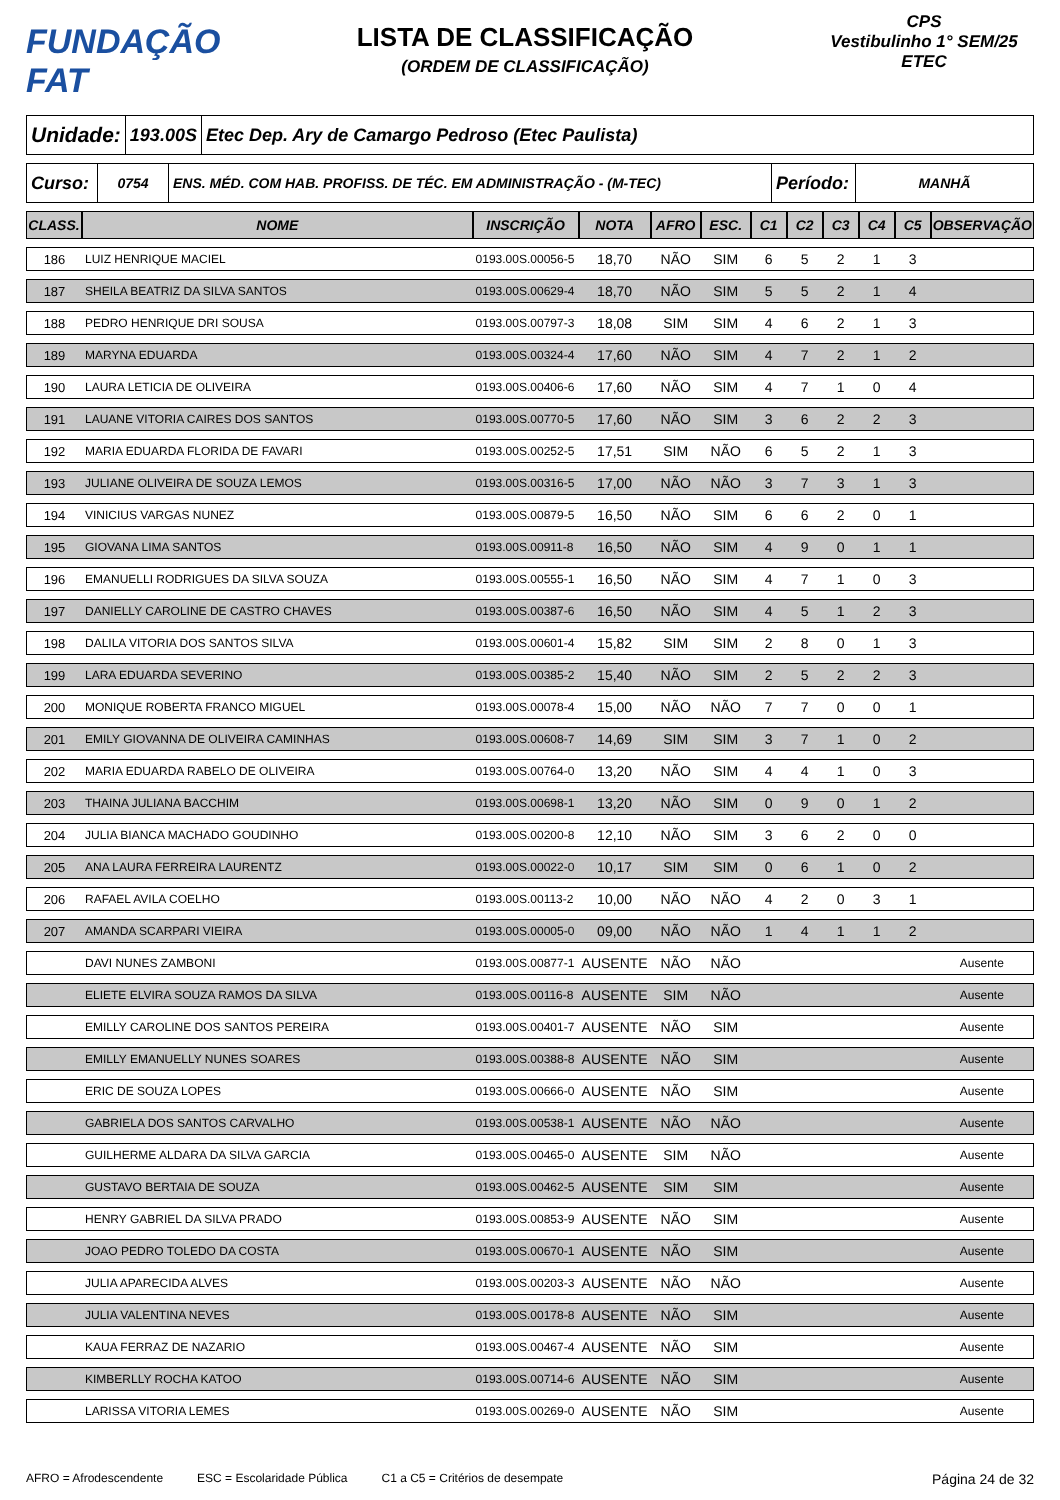FUNDAÇÃO FAT
LISTA DE CLASSIFICAÇÃO
(ORDEM DE CLASSIFICAÇÃO)
CPS
Vestibulinho 1° SEM/25
ETEC
Unidade:
193.00S
Etec Dep. Ary de Camargo Pedroso (Etec Paulista)
Curso:
0754 ENS. MÉD. COM HAB. PROFISS. DE TÉC. EM ADMINISTRAÇÃO - (M-TEC)
Período:
MANHÃ
| CLASS. | NOME | INSCRIÇÃO | NOTA | AFRO | ESC. | C1 | C2 | C3 | C4 | C5 | OBSERVAÇÃO |
| --- | --- | --- | --- | --- | --- | --- | --- | --- | --- | --- | --- |
| 186 | LUIZ HENRIQUE MACIEL | 0193.00S.00056-5 | 18,70 | NÃO | SIM | 6 | 5 | 2 | 1 | 3 | |
| 187 | SHEILA BEATRIZ DA SILVA SANTOS | 0193.00S.00629-4 | 18,70 | NÃO | SIM | 5 | 5 | 2 | 1 | 4 | |
| 188 | PEDRO HENRIQUE DRI SOUSA | 0193.00S.00797-3 | 18,08 | SIM | SIM | 4 | 6 | 2 | 1 | 3 | |
| 189 | MARYNA EDUARDA | 0193.00S.00324-4 | 17,60 | NÃO | SIM | 4 | 7 | 2 | 1 | 2 | |
| 190 | LAURA LETICIA DE OLIVEIRA | 0193.00S.00406-6 | 17,60 | NÃO | SIM | 4 | 7 | 1 | 0 | 4 | |
| 191 | LAUANE VITORIA CAIRES DOS SANTOS | 0193.00S.00770-5 | 17,60 | NÃO | SIM | 3 | 6 | 2 | 2 | 3 | |
| 192 | MARIA EDUARDA FLORIDA DE FAVARI | 0193.00S.00252-5 | 17,51 | SIM | NÃO | 6 | 5 | 2 | 1 | 3 | |
| 193 | JULIANE OLIVEIRA DE SOUZA LEMOS | 0193.00S.00316-5 | 17,00 | NÃO | NÃO | 3 | 7 | 3 | 1 | 3 | |
| 194 | VINICIUS VARGAS NUNEZ | 0193.00S.00879-5 | 16,50 | NÃO | SIM | 6 | 6 | 2 | 0 | 1 | |
| 195 | GIOVANA LIMA SANTOS | 0193.00S.00911-8 | 16,50 | NÃO | SIM | 4 | 9 | 0 | 1 | 1 | |
| 196 | EMANUELLI RODRIGUES DA SILVA SOUZA | 0193.00S.00555-1 | 16,50 | NÃO | SIM | 4 | 7 | 1 | 0 | 3 | |
| 197 | DANIELLY CAROLINE DE CASTRO CHAVES | 0193.00S.00387-6 | 16,50 | NÃO | SIM | 4 | 5 | 1 | 2 | 3 | |
| 198 | DALILA VITORIA DOS SANTOS SILVA | 0193.00S.00601-4 | 15,82 | SIM | SIM | 2 | 8 | 0 | 1 | 3 | |
| 199 | LARA EDUARDA SEVERINO | 0193.00S.00385-2 | 15,40 | NÃO | SIM | 2 | 5 | 2 | 2 | 3 | |
| 200 | MONIQUE ROBERTA FRANCO MIGUEL | 0193.00S.00078-4 | 15,00 | NÃO | NÃO | 7 | 7 | 0 | 0 | 1 | |
| 201 | EMILY GIOVANNA DE OLIVEIRA CAMINHAS | 0193.00S.00608-7 | 14,69 | SIM | SIM | 3 | 7 | 1 | 0 | 2 | |
| 202 | MARIA EDUARDA RABELO DE OLIVEIRA | 0193.00S.00764-0 | 13,20 | NÃO | SIM | 4 | 4 | 1 | 0 | 3 | |
| 203 | THAINA JULIANA BACCHIM | 0193.00S.00698-1 | 13,20 | NÃO | SIM | 0 | 9 | 0 | 1 | 2 | |
| 204 | JULIA BIANCA MACHADO GOUDINHO | 0193.00S.00200-8 | 12,10 | NÃO | SIM | 3 | 6 | 2 | 0 | 0 | |
| 205 | ANA LAURA FERREIRA LAURENTZ | 0193.00S.00022-0 | 10,17 | SIM | SIM | 0 | 6 | 1 | 0 | 2 | |
| 206 | RAFAEL AVILA COELHO | 0193.00S.00113-2 | 10,00 | NÃO | NÃO | 4 | 2 | 0 | 3 | 1 | |
| 207 | AMANDA SCARPARI VIEIRA | 0193.00S.00005-0 | 09,00 | NÃO | NÃO | 1 | 4 | 1 | 1 | 2 | |
| | DAVI NUNES ZAMBONI | 0193.00S.00877-1 | AUSENTE | NÃO | NÃO | | | | | | Ausente |
| | ELIETE ELVIRA SOUZA RAMOS DA SILVA | 0193.00S.00116-8 | AUSENTE | SIM | NÃO | | | | | | Ausente |
| | EMILLY CAROLINE DOS SANTOS PEREIRA | 0193.00S.00401-7 | AUSENTE | NÃO | SIM | | | | | | Ausente |
| | EMILLY EMANUELLY NUNES SOARES | 0193.00S.00388-8 | AUSENTE | NÃO | SIM | | | | | | Ausente |
| | ERIC DE SOUZA LOPES | 0193.00S.00666-0 | AUSENTE | NÃO | SIM | | | | | | Ausente |
| | GABRIELA DOS SANTOS CARVALHO | 0193.00S.00538-1 | AUSENTE | NÃO | NÃO | | | | | | Ausente |
| | GUILHERME ALDARA DA SILVA GARCIA | 0193.00S.00465-0 | AUSENTE | SIM | NÃO | | | | | | Ausente |
| | GUSTAVO BERTAIA DE SOUZA | 0193.00S.00462-5 | AUSENTE | SIM | SIM | | | | | | Ausente |
| | HENRY GABRIEL DA SILVA PRADO | 0193.00S.00853-9 | AUSENTE | NÃO | SIM | | | | | | Ausente |
| | JOAO PEDRO TOLEDO DA COSTA | 0193.00S.00670-1 | AUSENTE | NÃO | SIM | | | | | | Ausente |
| | JULIA APARECIDA ALVES | 0193.00S.00203-3 | AUSENTE | NÃO | NÃO | | | | | | Ausente |
| | JULIA VALENTINA NEVES | 0193.00S.00178-8 | AUSENTE | NÃO | SIM | | | | | | Ausente |
| | KAUA FERRAZ DE NAZARIO | 0193.00S.00467-4 | AUSENTE | NÃO | SIM | | | | | | Ausente |
| | KIMBERLLY ROCHA KATOO | 0193.00S.00714-6 | AUSENTE | NÃO | SIM | | | | | | Ausente |
| | LARISSA VITORIA LEMES | 0193.00S.00269-0 | AUSENTE | NÃO | SIM | | | | | | Ausente |
AFRO = Afrodescendente ESC = Escolaridade Pública C1 a C5 = Critérios de desempate Página 24 de 32